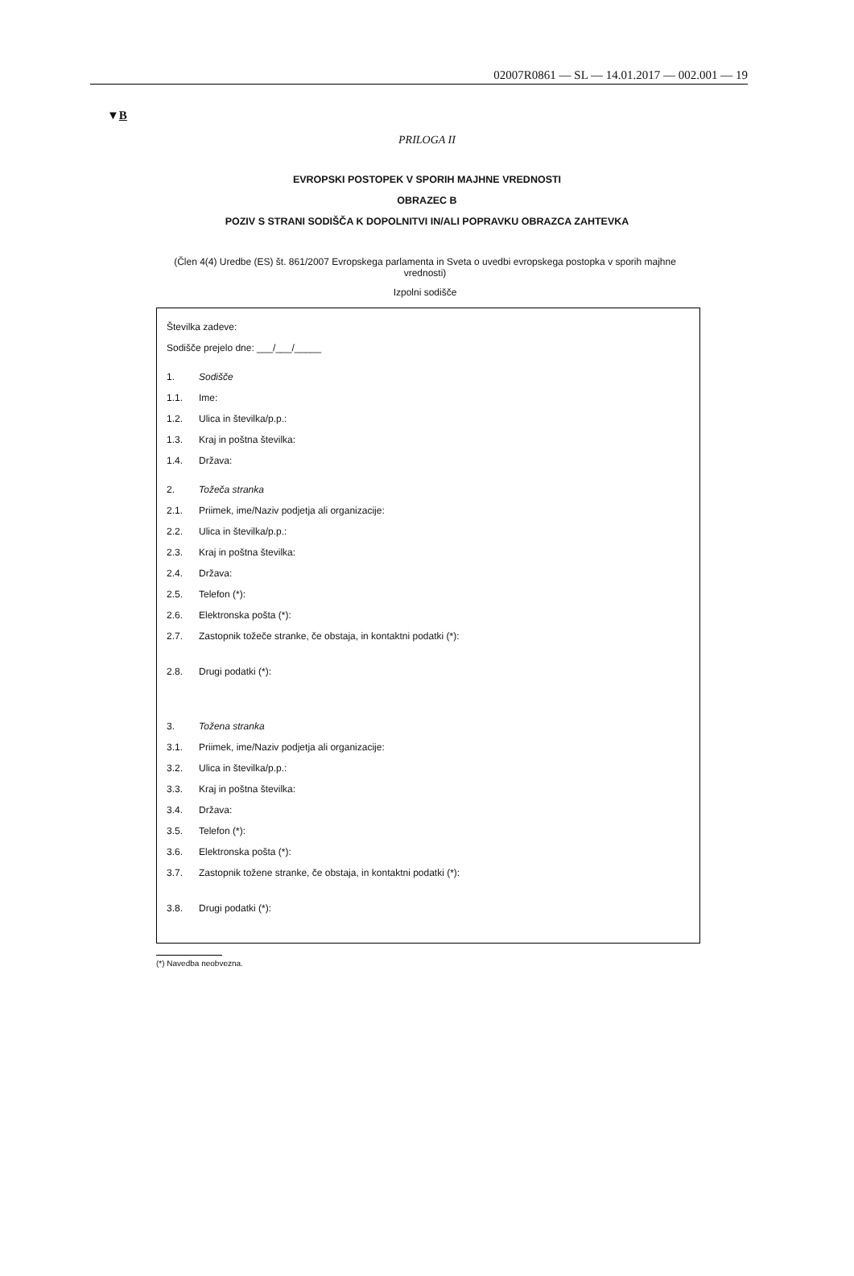02007R0861 — SL — 14.01.2017 — 002.001 — 19
▼B
PRILOGA II
EVROPSKI POSTOPEK V SPORIH MAJHNE VREDNOSTI
OBRAZEC B
POZIV S STRANI SODIŠČA K DOPOLNITVI IN/ALI POPRAVKU OBRAZCA ZAHTEVKA
(Člen 4(4) Uredbe (ES) št. 861/2007 Evropskega parlamenta in Sveta o uvedbi evropskega postopka v sporih majhne vrednosti)
Izpolni sodišče
Številka zadeve:
Sodišče prejelo dne: ___/___/_____
1. Sodišče
1.1. Ime:
1.2. Ulica in številka/p.p.:
1.3. Kraj in poštna številka:
1.4. Država:
2. Tožeča stranka
2.1. Priimek, ime/Naziv podjetja ali organizacije:
2.2. Ulica in številka/p.p.:
2.3. Kraj in poštna številka:
2.4. Država:
2.5. Telefon (*):
2.6. Elektronska pošta (*):
2.7. Zastopnik tožeče stranke, če obstaja, in kontaktni podatki (*):
2.8. Drugi podatki (*):
3. Tožena stranka
3.1. Priimek, ime/Naziv podjetja ali organizacije:
3.2. Ulica in številka/p.p.:
3.3. Kraj in poštna številka:
3.4. Država:
3.5. Telefon (*):
3.6. Elektronska pošta (*):
3.7. Zastopnik tožene stranke, če obstaja, in kontaktni podatki (*):
3.8. Drugi podatki (*):
(*) Navedba neobvezna.